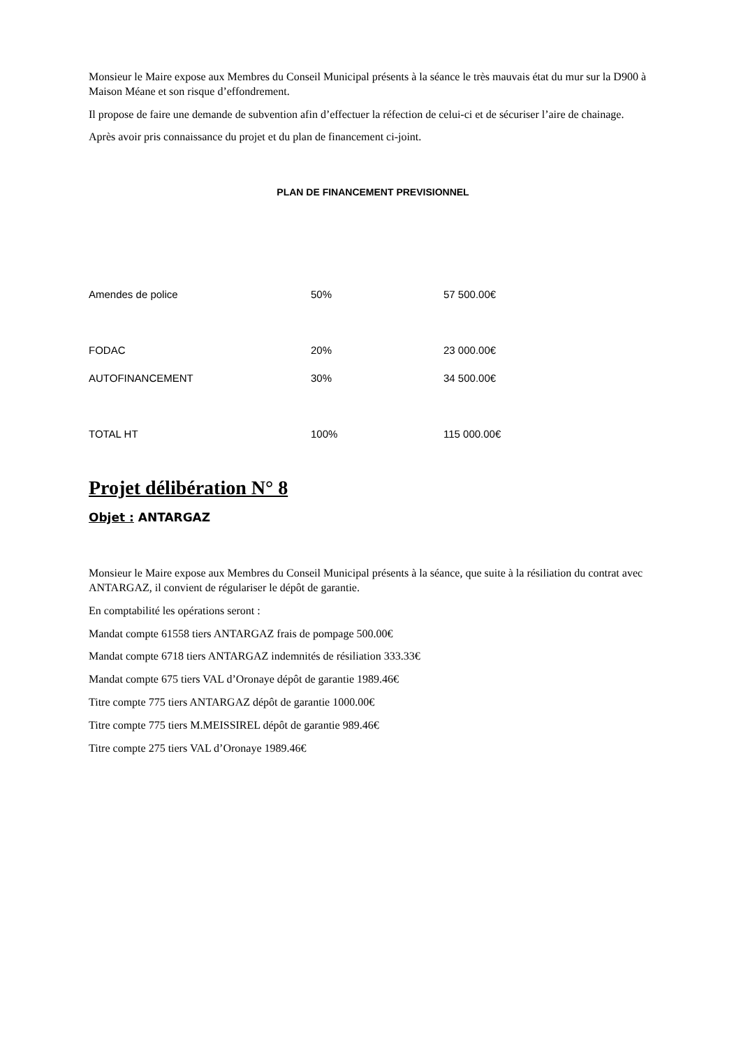Monsieur le Maire expose aux Membres du Conseil Municipal présents à la séance le très mauvais état du mur sur la D900 à Maison Méane et son risque d’effondrement.
Il propose de faire une demande de subvention afin d’effectuer la réfection de celui-ci et de sécuriser l’aire de chainage.
Après avoir pris connaissance du projet et du plan de financement ci-joint.
PLAN DE FINANCEMENT PREVISIONNEL
| Amendes de police | 50% | 57 500.00€ |
| FODAC | 20% | 23 000.00€ |
| AUTOFINANCEMENT | 30% | 34 500.00€ |
| TOTAL HT | 100% | 115 000.00€ |
Projet délibération N° 8
Objet : ANTARGAZ
Monsieur le Maire expose aux Membres du Conseil Municipal présents à la séance, que suite à la résiliation du contrat avec ANTARGAZ, il convient de régulariser le dépôt de garantie.
En comptabilité les opérations seront :
Mandat compte 61558 tiers ANTARGAZ frais de pompage 500.00€
Mandat compte 6718 tiers ANTARGAZ indemnités de résiliation 333.33€
Mandat compte 675 tiers VAL d’Oronaye dépôt de garantie 1989.46€
Titre compte 775 tiers ANTARGAZ dépôt de garantie 1000.00€
Titre compte 775 tiers M.MEISSIREL dépôt de garantie 989.46€
Titre compte 275 tiers VAL d’Oronaye 1989.46€